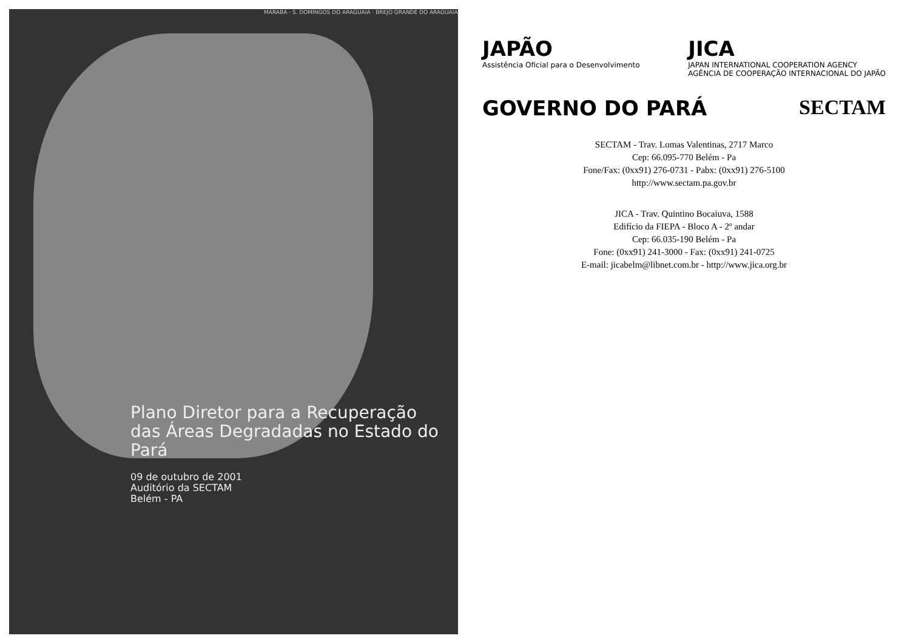MARABÁ · S. DOMINGOS DO ARAGUAIA · BREJO GRANDE DO ARAGUAIA
Plano Diretor para a Recuperação das Áreas Degradadas no Estado do Pará
09 de outubro de 2001
Auditório da SECTAM
Belém - PA
JAPÃO
Assistência Oficial para o Desenvolvimento
JICA
JAPAN INTERNATIONAL COOPERATION AGENCY
AGÊNCIA DE COOPERAÇÃO INTERNACIONAL DO JAPÃO
GOVERNO DO PARÁ SECTAM
SECTAM - Trav. Lomas Valentinas, 2717 Marco
Cep: 66.095-770 Belém - Pa
Fone/Fax: (0xx91) 276-0731 - Pabx: (0xx91) 276-5100
http://www.sectam.pa.gov.br
JICA - Trav. Quintino Bocaiuva, 1588
Edifício da FIEPA - Bloco A - 2º andar
Cep: 66.035-190 Belém - Pa
Fone: (0xx91) 241-3000 - Fax: (0xx91) 241-0725
E-mail: jicabelm@libnet.com.br - http://www.jica.org.br